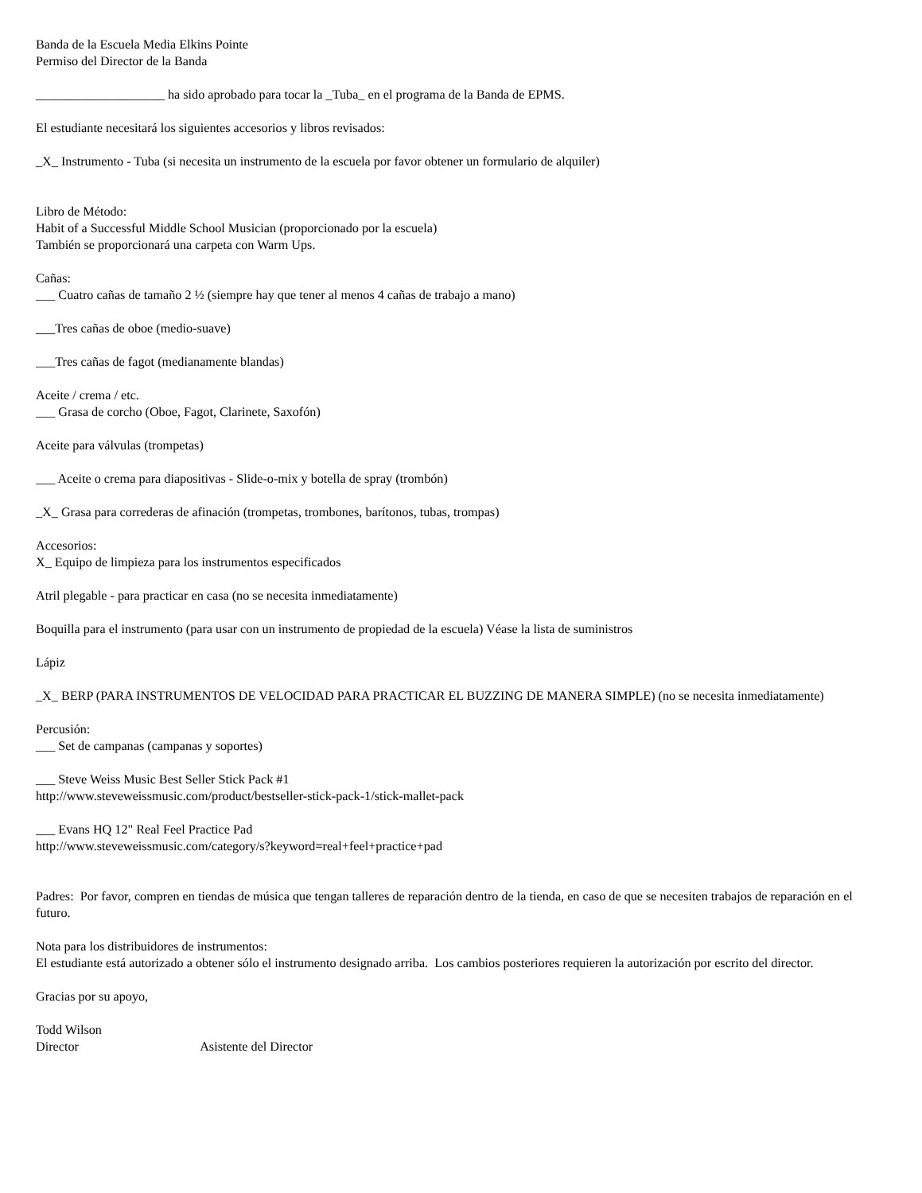Banda de la Escuela Media Elkins Pointe
Permiso del Director de la Banda
____________________ ha sido aprobado para tocar la _Tuba_ en el programa de la Banda de EPMS.
El estudiante necesitará los siguientes accesorios y libros revisados:
_X_ Instrumento - Tuba (si necesita un instrumento de la escuela por favor obtener un formulario de alquiler)
Libro de Método:
Habit of a Successful Middle School Musician (proporcionado por la escuela)
También se proporcionará una carpeta con Warm Ups.
Cañas:
___ Cuatro cañas de tamaño 2 ½ (siempre hay que tener al menos 4 cañas de trabajo a mano)
___Tres cañas de oboe (medio-suave)
___Tres cañas de fagot (medianamente blandas)
Aceite / crema / etc.
___ Grasa de corcho (Oboe, Fagot, Clarinete, Saxofón)
Aceite para válvulas (trompetas)
___ Aceite o crema para diapositivas - Slide-o-mix y botella de spray (trombón)
_X_ Grasa para correderas de afinación (trompetas, trombones, barítonos, tubas, trompas)
Accesorios:
X_ Equipo de limpieza para los instrumentos especificados
Atril plegable - para practicar en casa (no se necesita inmediatamente)
Boquilla para el instrumento (para usar con un instrumento de propiedad de la escuela) Véase la lista de suministros
Lápiz
_X_ BERP (PARA INSTRUMENTOS DE VELOCIDAD PARA PRACTICAR EL BUZZING DE MANERA SIMPLE) (no se necesita inmediatamente)
Percusión:
___ Set de campanas (campanas y soportes)
___ Steve Weiss Music Best Seller Stick Pack #1
http://www.steveweissmusic.com/product/bestseller-stick-pack-1/stick-mallet-pack
___ Evans HQ 12" Real Feel Practice Pad
http://www.steveweissmusic.com/category/s?keyword=real+feel+practice+pad
Padres: Por favor, compren en tiendas de música que tengan talleres de reparación dentro de la tienda, en caso de que se necesiten trabajos de reparación en el futuro.
Nota para los distribuidores de instrumentos:
El estudiante está autorizado a obtener sólo el instrumento designado arriba. Los cambios posteriores requieren la autorización por escrito del director.
Gracias por su apoyo,
Todd Wilson
Director Asistente del Director